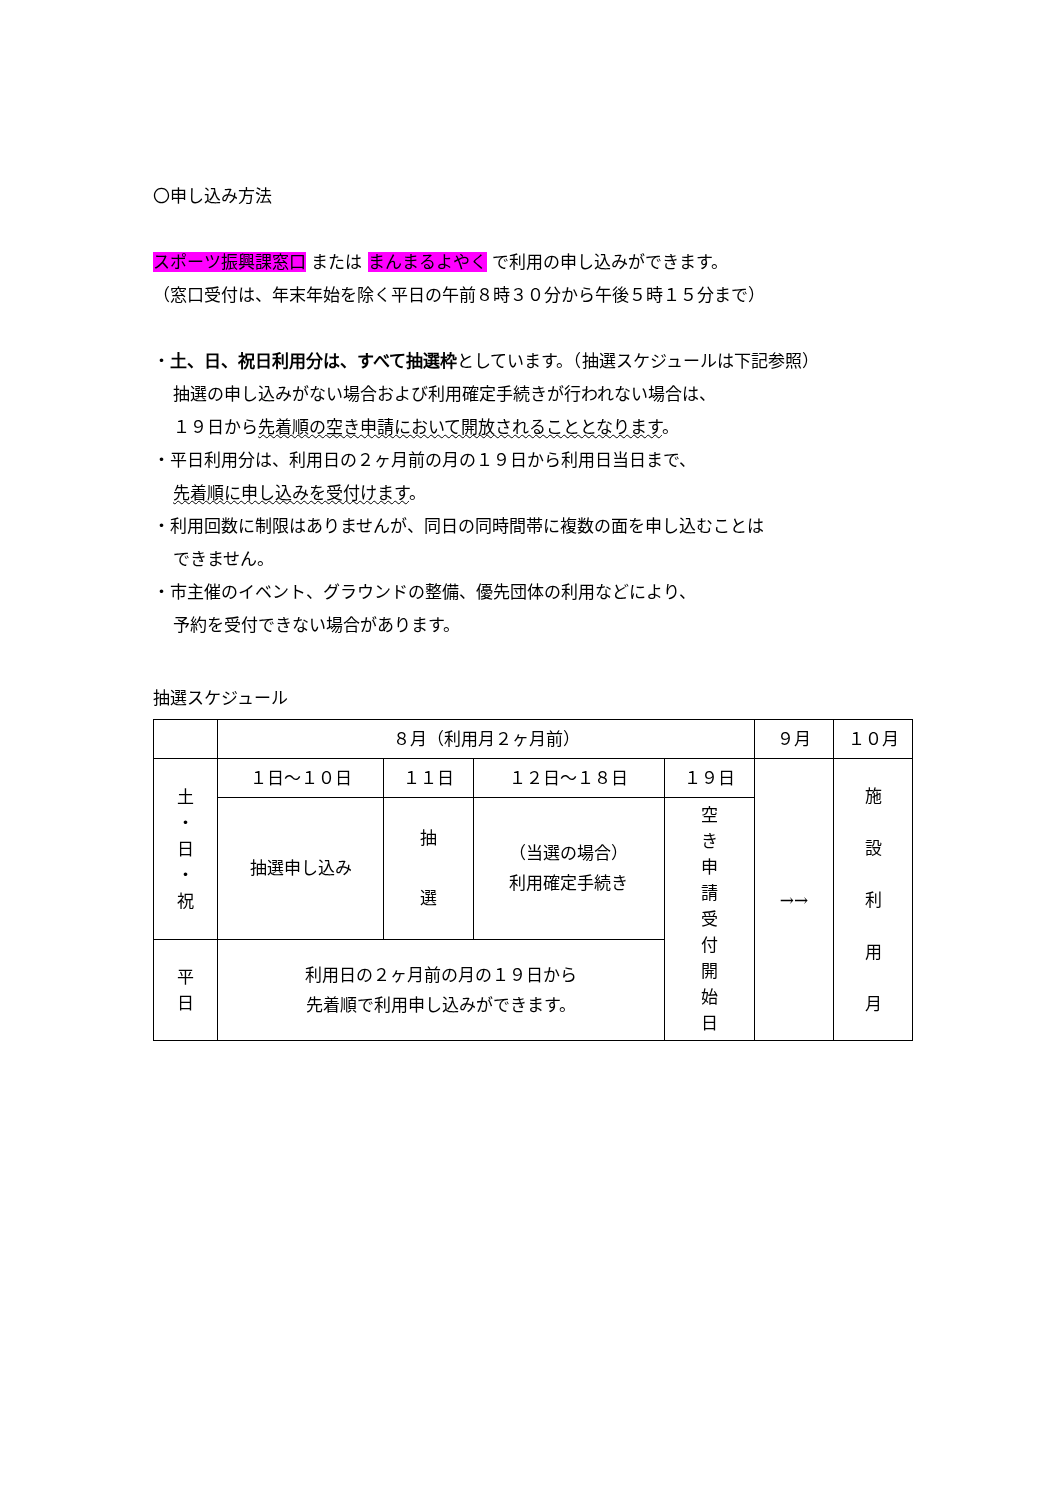〇申し込み方法
スポーツ振興課窓口 または まんまるよやく で利用の申し込みができます。
（窓口受付は、年末年始を除く平日の午前８時３０分から午後５時１５分まで）
・土、日、祝日利用分は、すべて抽選枠としています。（抽選スケジュールは下記参照）
抽選の申し込みがない場合および利用確定手続きが行われない場合は、
１９日から先着順の空き申請において開放されることとなります。
・平日利用分は、利用日の２ヶ月前の月の１９日から利用日当日まで、
先着順に申し込みを受付けます。
・利用回数に制限はありませんが、同日の同時間帯に複数の面を申し込むことは
できません。
・市主催のイベント、グラウンドの整備、優先団体の利用などにより、
予約を受付できない場合があります。
抽選スケジュール
| | ８月（利用月２ヶ月前） | | | | ９月 | １０月 |
| 土 ・ 日 ・ 祝 | １日～１０日 | １１日 | １２日～１８日 | １９日 | →→ | 施 設 利 用 月 |
| | 抽選申し込み | 抽 選 | （当選の場合） 利用確定手続き | 空 き 申 請 受 付 開 始 日 | | |
| 平 日 | 利用日の２ヶ月前の月の１９日から 先着順で利用申し込みができます。 | | | | | |